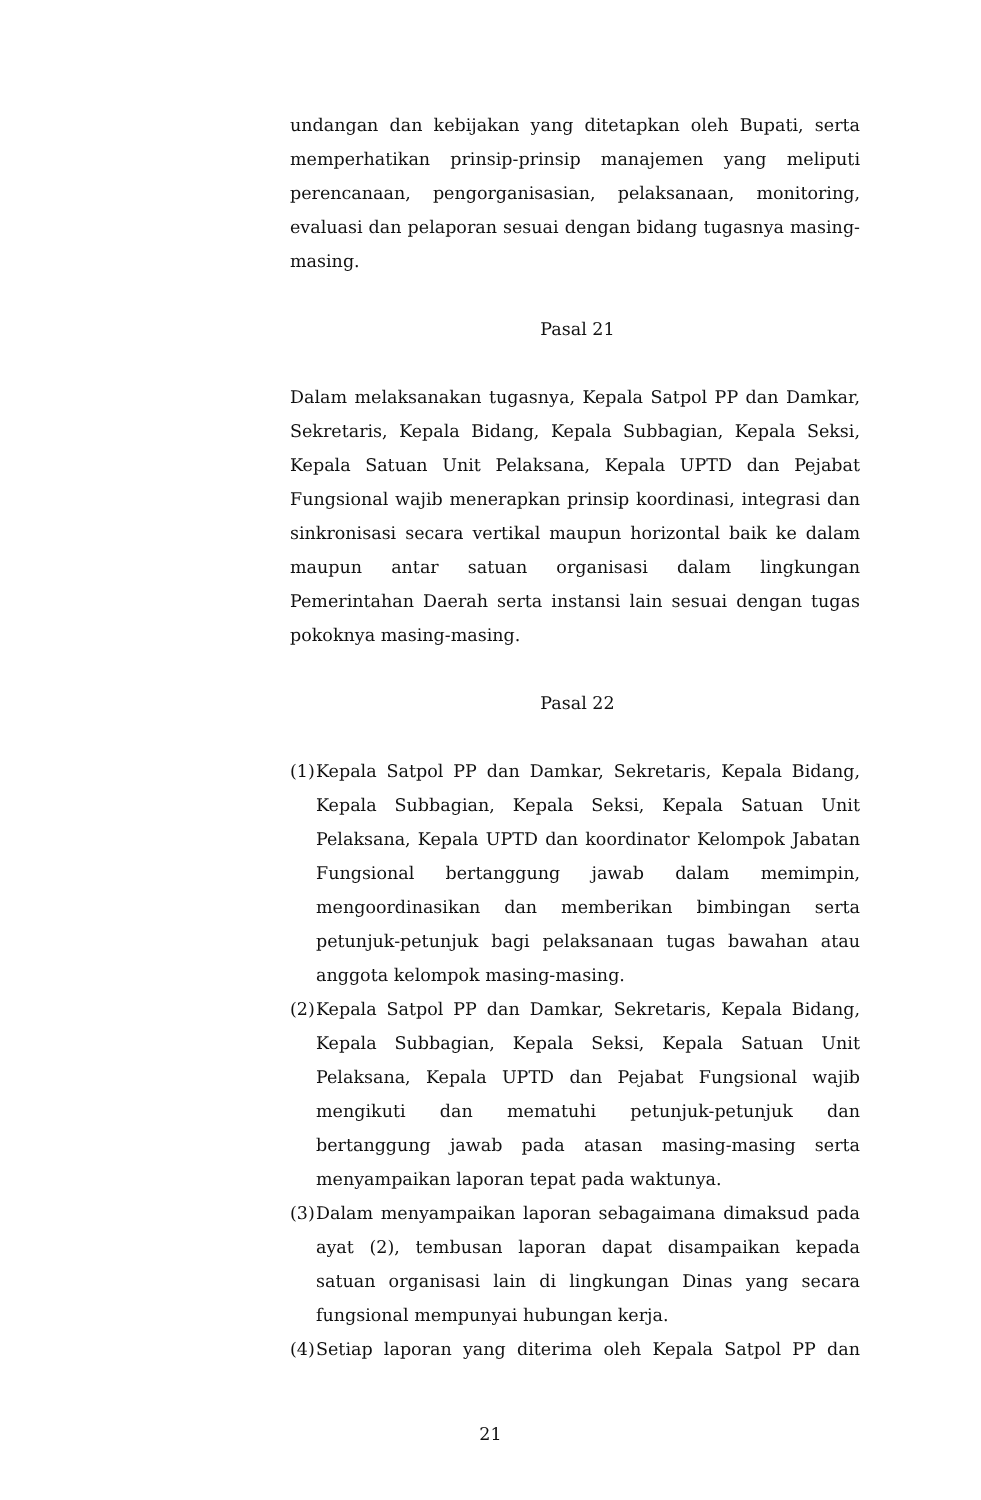undangan dan kebijakan yang ditetapkan oleh Bupati, serta memperhatikan prinsip-prinsip manajemen yang meliputi perencanaan, pengorganisasian, pelaksanaan, monitoring, evaluasi dan pelaporan sesuai dengan bidang tugasnya masing-masing.
Pasal 21
Dalam melaksanakan tugasnya, Kepala Satpol PP dan Damkar, Sekretaris, Kepala Bidang, Kepala Subbagian, Kepala Seksi, Kepala Satuan Unit Pelaksana, Kepala UPTD dan Pejabat Fungsional wajib menerapkan prinsip koordinasi, integrasi dan sinkronisasi secara vertikal maupun horizontal baik ke dalam maupun antar satuan organisasi dalam lingkungan Pemerintahan Daerah serta instansi lain sesuai dengan tugas pokoknya masing-masing.
Pasal 22
(1)
Kepala Satpol PP dan Damkar, Sekretaris, Kepala Bidang, Kepala Subbagian, Kepala Seksi, Kepala Satuan Unit Pelaksana, Kepala UPTD dan koordinator Kelompok Jabatan Fungsional bertanggung jawab dalam memimpin, mengoordinasikan dan memberikan bimbingan serta petunjuk-petunjuk bagi pelaksanaan tugas bawahan atau anggota kelompok masing-masing.
(2)
Kepala Satpol PP dan Damkar, Sekretaris, Kepala Bidang, Kepala Subbagian, Kepala Seksi, Kepala Satuan Unit Pelaksana, Kepala UPTD dan Pejabat Fungsional wajib mengikuti dan mematuhi petunjuk-petunjuk dan bertanggung jawab pada atasan masing-masing serta menyampaikan laporan tepat pada waktunya.
(3)
Dalam menyampaikan laporan sebagaimana dimaksud pada ayat (2), tembusan laporan dapat disampaikan kepada satuan organisasi lain di lingkungan Dinas yang secara fungsional mempunyai hubungan kerja.
(4)
Setiap laporan yang diterima oleh Kepala Satpol PP dan
21